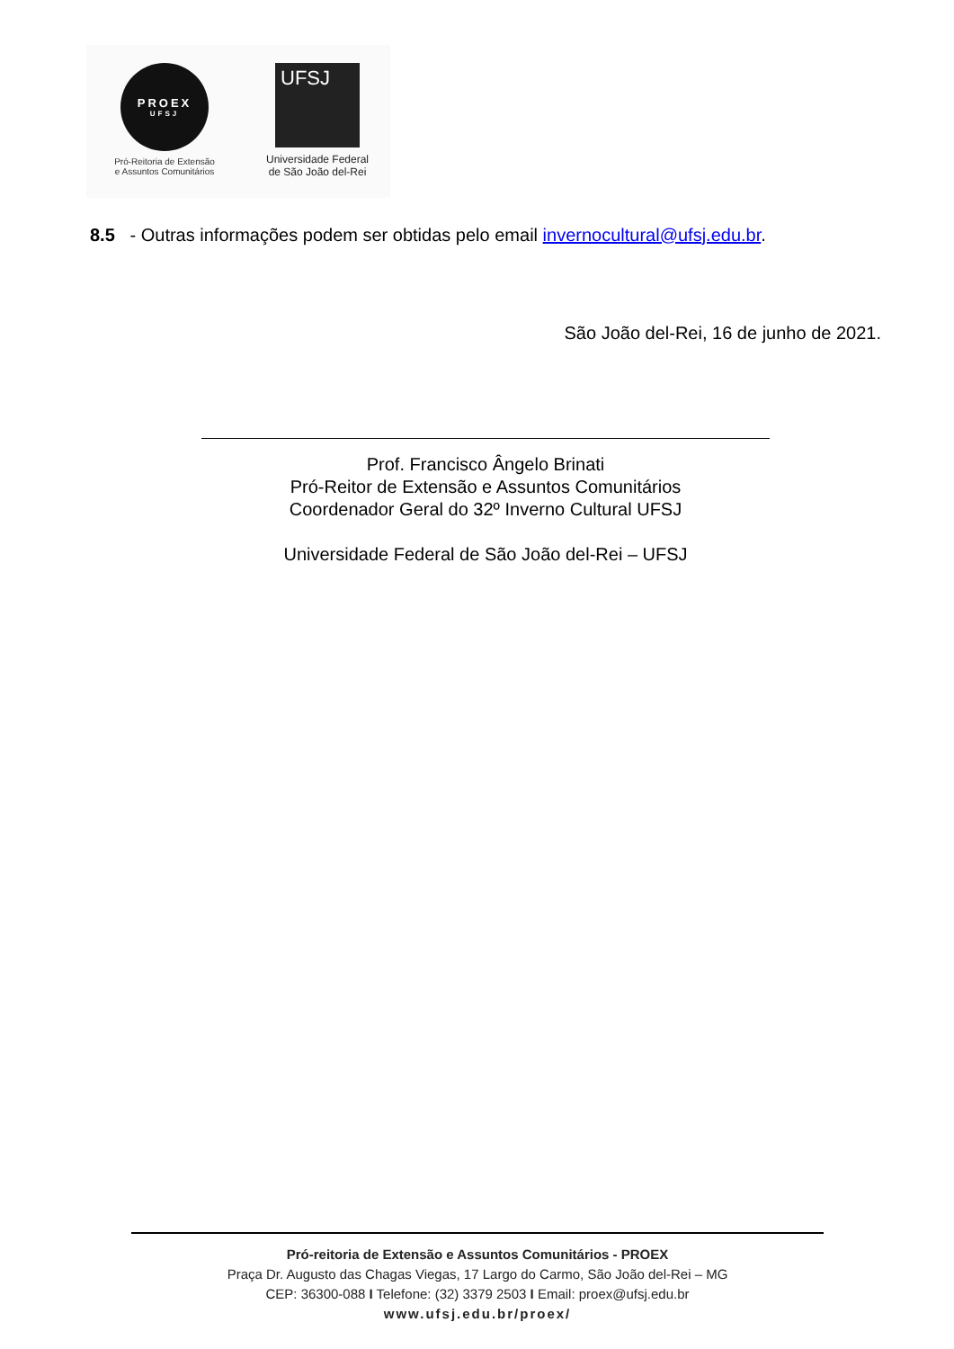PROEX
UFSJ
Pró-Reitoria de Extensão
e Assuntos Comunitários
UFSJ
Universidade Federal
de São João del-Rei
8.5 - Outras informações podem ser obtidas pelo email invernocultural@ufsj.edu.br.
São João del-Rei, 16 de junho de 2021.
Prof. Francisco Ângelo Brinati
Pró-Reitor de Extensão e Assuntos Comunitários
Coordenador Geral do 32º Inverno Cultural UFSJ
Universidade Federal de São João del-Rei – UFSJ
Pró-reitoria de Extensão e Assuntos Comunitários - PROEX
Praça Dr. Augusto das Chagas Viegas, 17 Largo do Carmo, São João del-Rei – MG
CEP: 36300-088 I Telefone: (32) 3379 2503 I Email: proex@ufsj.edu.br
www.ufsj.edu.br/proex/